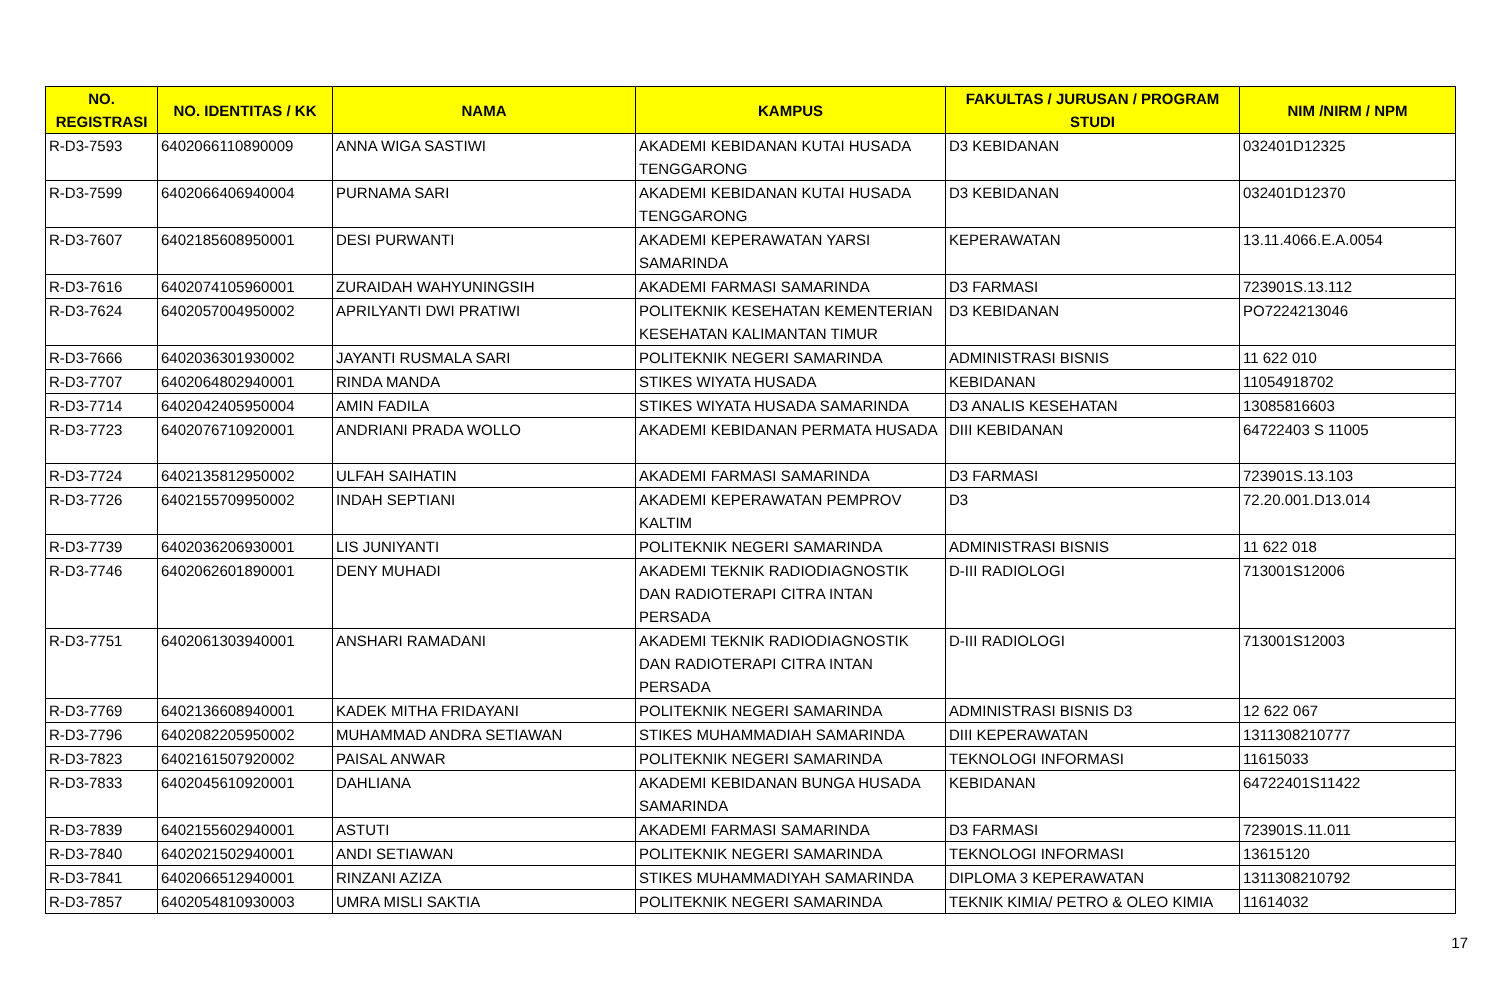| NO. REGISTRASI | NO. IDENTITAS / KK | NAMA | KAMPUS | FAKULTAS / JURUSAN / PROGRAM STUDI | NIM /NIRM / NPM |
| --- | --- | --- | --- | --- | --- |
| R-D3-7593 | 6402066110890009 | ANNA WIGA SASTIWI | AKADEMI KEBIDANAN KUTAI HUSADA TENGGARONG | D3 KEBIDANAN | 032401D12325 |
| R-D3-7599 | 6402066406940004 | PURNAMA SARI | AKADEMI KEBIDANAN KUTAI HUSADA TENGGARONG | D3 KEBIDANAN | 032401D12370 |
| R-D3-7607 | 6402185608950001 | DESI PURWANTI | AKADEMI KEPERAWATAN YARSI SAMARINDA | KEPERAWATAN | 13.11.4066.E.A.0054 |
| R-D3-7616 | 6402074105960001 | ZURAIDAH WAHYUNINGSIH | AKADEMI FARMASI SAMARINDA | D3 FARMASI | 723901S.13.112 |
| R-D3-7624 | 6402057004950002 | APRILYANTI DWI PRATIWI | POLITEKNIK KESEHATAN KEMENTERIAN KESEHATAN KALIMANTAN TIMUR | D3 KEBIDANAN | PO7224213046 |
| R-D3-7666 | 6402036301930002 | JAYANTI RUSMALA SARI | POLITEKNIK NEGERI SAMARINDA | ADMINISTRASI BISNIS | 11 622 010 |
| R-D3-7707 | 6402064802940001 | RINDA MANDA | STIKES WIYATA HUSADA | KEBIDANAN | 11054918702 |
| R-D3-7714 | 6402042405950004 | AMIN FADILA | STIKES WIYATA HUSADA SAMARINDA | D3 ANALIS KESEHATAN | 13085816603 |
| R-D3-7723 | 6402076710920001 | ANDRIANI PRADA WOLLO | AKADEMI KEBIDANAN PERMATA HUSADA | DIII KEBIDANAN | 64722403 S 11005 |
| R-D3-7724 | 6402135812950002 | ULFAH SAIHATIN | AKADEMI FARMASI SAMARINDA | D3 FARMASI | 723901S.13.103 |
| R-D3-7726 | 6402155709950002 | INDAH SEPTIANI | AKADEMI KEPERAWATAN PEMPROV KALTIM | D3 | 72.20.001.D13.014 |
| R-D3-7739 | 6402036206930001 | LIS JUNIYANTI | POLITEKNIK NEGERI SAMARINDA | ADMINISTRASI BISNIS | 11 622 018 |
| R-D3-7746 | 6402062601890001 | DENY MUHADI | AKADEMI TEKNIK RADIODIAGNOSTIK DAN RADIOTERAPI CITRA INTAN PERSADA | D-III RADIOLOGI | 713001S12006 |
| R-D3-7751 | 6402061303940001 | ANSHARI RAMADANI | AKADEMI TEKNIK RADIODIAGNOSTIK DAN RADIOTERAPI CITRA INTAN PERSADA | D-III RADIOLOGI | 713001S12003 |
| R-D3-7769 | 6402136608940001 | KADEK MITHA FRIDAYANI | POLITEKNIK NEGERI SAMARINDA | ADMINISTRASI BISNIS D3 | 12 622 067 |
| R-D3-7796 | 6402082205950002 | MUHAMMAD ANDRA SETIAWAN | STIKES MUHAMMADIAH SAMARINDA | DIII KEPERAWATAN | 1311308210777 |
| R-D3-7823 | 6402161507920002 | PAISAL ANWAR | POLITEKNIK NEGERI SAMARINDA | TEKNOLOGI INFORMASI | 11615033 |
| R-D3-7833 | 6402045610920001 | DAHLIANA | AKADEMI KEBIDANAN BUNGA HUSADA SAMARINDA | KEBIDANAN | 64722401S11422 |
| R-D3-7839 | 6402155602940001 | ASTUTI | AKADEMI FARMASI SAMARINDA | D3 FARMASI | 723901S.11.011 |
| R-D3-7840 | 6402021502940001 | ANDI SETIAWAN | POLITEKNIK NEGERI SAMARINDA | TEKNOLOGI INFORMASI | 13615120 |
| R-D3-7841 | 6402066512940001 | RINZANI AZIZA | STIKES MUHAMMADIYAH SAMARINDA | DIPLOMA 3 KEPERAWATAN | 1311308210792 |
| R-D3-7857 | 6402054810930003 | UMRA MISLI SAKTIA | POLITEKNIK NEGERI SAMARINDA | TEKNIK KIMIA/ PETRO & OLEO KIMIA | 11614032 |
17